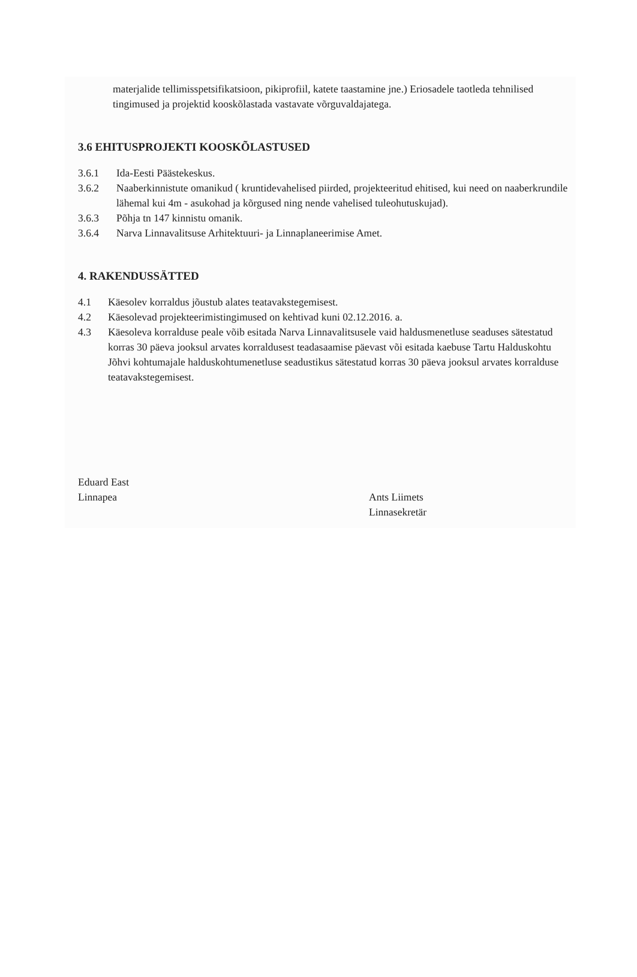materjalide tellimisspetsifikatsioon, pikiprofiil, katete taastamine jne.) Eriosadele taotleda tehnilised tingimused ja projektid kooskõlastada vastavate võrguvaldajatega.
3.6 EHITUSPROJEKTI KOOSKÕLASTUSED
3.6.1 Ida-Eesti Päästekeskus.
3.6.2 Naaberkinnistute omanikud ( kruntidevahelised piirded, projekteeritud ehitised, kui need on naaberkrundile lähemal kui 4m - asukohad ja kõrgused ning nende vahelised tuleohutuskujad).
3.6.3 Põhja tn 147 kinnistu omanik.
3.6.4 Narva Linnavalitsuse Arhitektuuri- ja Linnaplaneerimise Amet.
4. RAKENDUSSÄTTED
4.1 Käesolev korraldus jõustub alates teatavakstegemisest.
4.2 Käesolevad projekteerimistingimused on kehtivad kuni 02.12.2016. a.
4.3 Käesoleva korralduse peale võib esitada Narva Linnavalitsusele vaid haldusmenetluse seaduses sätestatud korras 30 päeva jooksul arvates korraldusest teadasaamise päevast või esitada kaebuse Tartu Halduskohtu Jõhvi kohtumajale halduskohtumenetluse seadustikus sätestatud korras 30 päeva jooksul arvates korralduse teatavakstegemisest.
Eduard East
Linnapea
Ants Liimets
Linnasekretär